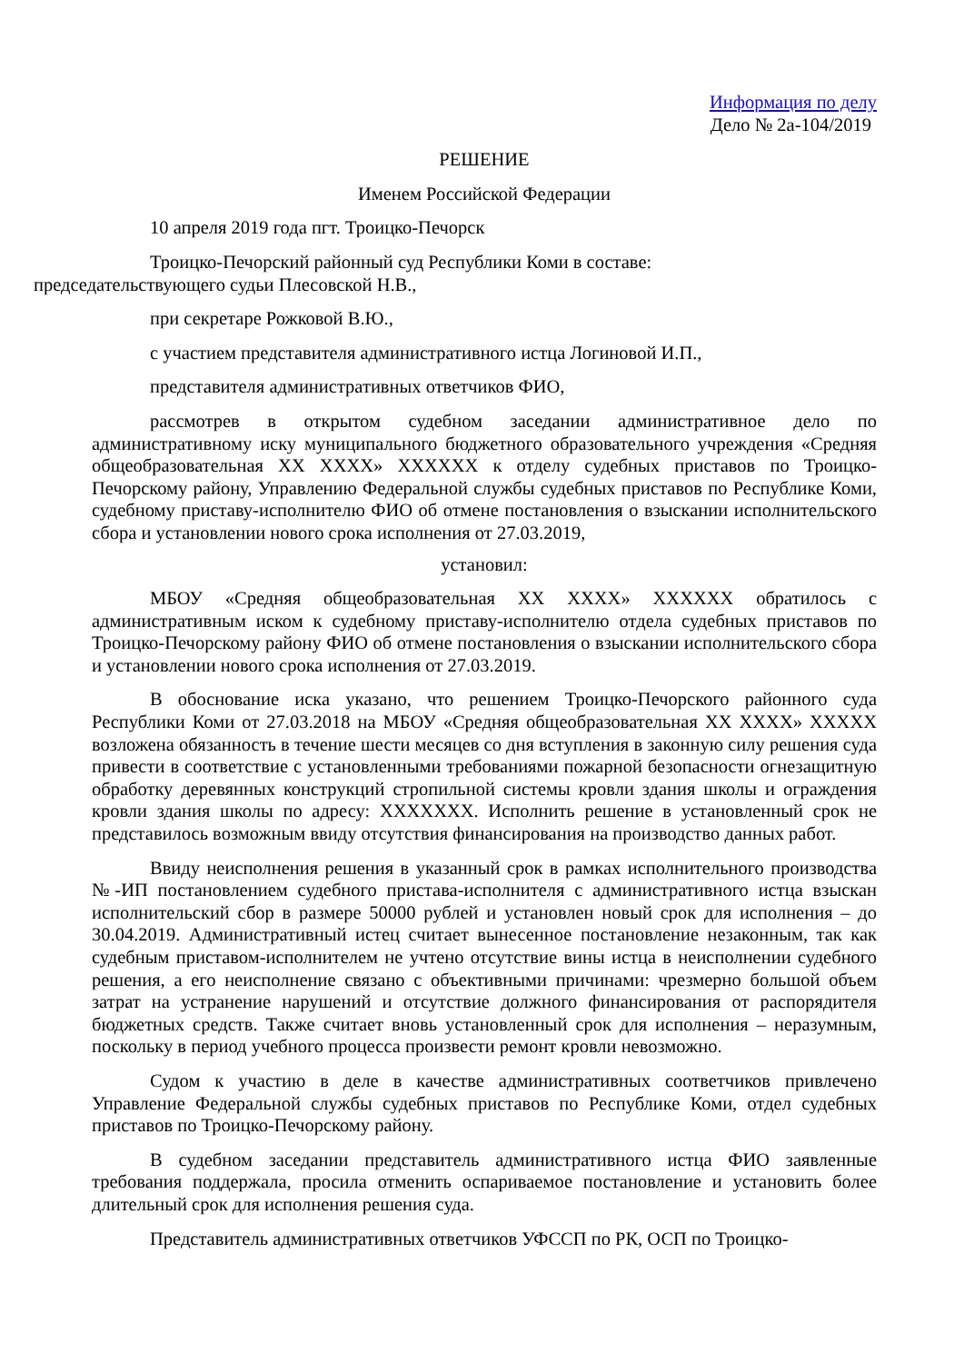Информация по делу
Дело № 2а-104/2019
РЕШЕНИЕ
Именем Российской Федерации
10 апреля 2019 года пгт. Троицко-Печорск
Троицко-Печорский районный суд Республики Коми в составе:
председательствующего судьи Плесовской Н.В.,
при секретаре Рожковой В.Ю.,
с участием представителя административного истца Логиновой И.П.,
представителя административных ответчиков ФИО,
рассмотрев в открытом судебном заседании административное дело по административному иску муниципального бюджетного образовательного учреждения «Средняя общеобразовательная ХХ ХХХХ» ХХХХХХ к отделу судебных приставов по Троицко-Печорскому району, Управлению Федеральной службы судебных приставов по Республике Коми, судебному приставу-исполнителю ФИО об отмене постановления о взыскании исполнительского сбора и установлении нового срока исполнения от 27.03.2019,
установил:
МБОУ «Средняя общеобразовательная ХХ ХХХХ» ХХХХХХ обратилось с административным иском к судебному приставу-исполнителю отдела судебных приставов по Троицко-Печорскому району ФИО об отмене постановления о взыскании исполнительского сбора и установлении нового срока исполнения от 27.03.2019.
В обоснование иска указано, что решением Троицко-Печорского районного суда Республики Коми от 27.03.2018 на МБОУ «Средняя общеобразовательная ХХ ХХХХ» ХХХХХ возложена обязанность в течение шести месяцев со дня вступления в законную силу решения суда привести в соответствие с установленными требованиями пожарной безопасности огнезащитную обработку деревянных конструкций стропильной системы кровли здания школы и ограждения кровли здания школы по адресу: ХХХХХХХ. Исполнить решение в установленный срок не представилось возможным ввиду отсутствия финансирования на производство данных работ.
Ввиду неисполнения решения в указанный срок в рамках исполнительного производства №-ИП постановлением судебного пристава-исполнителя с административного истца взыскан исполнительский сбор в размере 50000 рублей и установлен новый срок для исполнения – до 30.04.2019. Административный истец считает вынесенное постановление незаконным, так как судебным приставом-исполнителем не учтено отсутствие вины истца в неисполнении судебного решения, а его неисполнение связано с объективными причинами: чрезмерно большой объем затрат на устранение нарушений и отсутствие должного финансирования от распорядителя бюджетных средств. Также считает вновь установленный срок для исполнения – неразумным, поскольку в период учебного процесса произвести ремонт кровли невозможно.
Судом к участию в деле в качестве административных соответчиков привлечено Управление Федеральной службы судебных приставов по Республике Коми, отдел судебных приставов по Троицко-Печорскому району.
В судебном заседании представитель административного истца ФИО заявленные требования поддержала, просила отменить оспариваемое постановление и установить более длительный срок для исполнения решения суда.
Представитель административных ответчиков УФССП по РК, ОСП по Троицко-